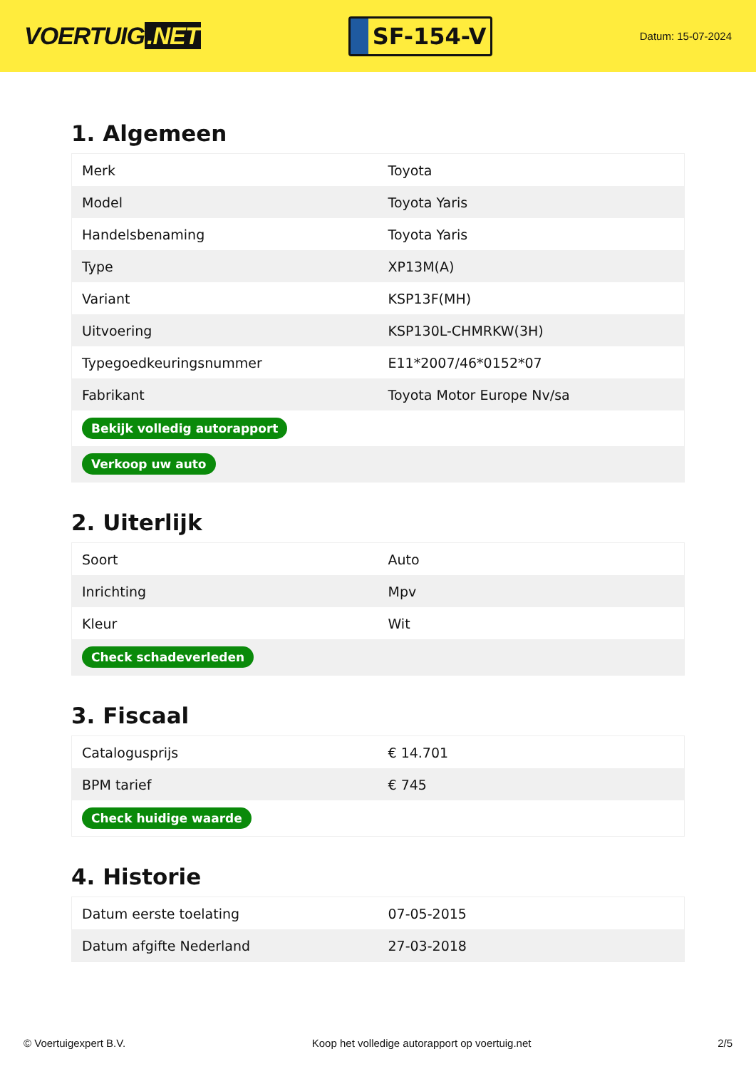VOERTUIG.NET
SF-154-V
Datum: 15-07-2024
1. Algemeen
| Merk | Toyota |
| Model | Toyota Yaris |
| Handelsbenaming | Toyota Yaris |
| Type | XP13M(A) |
| Variant | KSP13F(MH) |
| Uitvoering | KSP130L-CHMRKW(3H) |
| Typegoedkeuringsnummer | E11*2007/46*0152*07 |
| Fabrikant | Toyota Motor Europe Nv/sa |
| Bekijk volledig autorapport | |
| Verkoop uw auto | |
2. Uiterlijk
| Soort | Auto |
| Inrichting | Mpv |
| Kleur | Wit |
| Check schadeverleden | |
3. Fiscaal
| Catalogusprijs | € 14.701 |
| BPM tarief | € 745 |
| Check huidige waarde | |
4. Historie
| Datum eerste toelating | 07-05-2015 |
| Datum afgifte Nederland | 27-03-2018 |
© Voertuigexpert B.V. Koop het volledige autorapport op voertuig.net 2/5